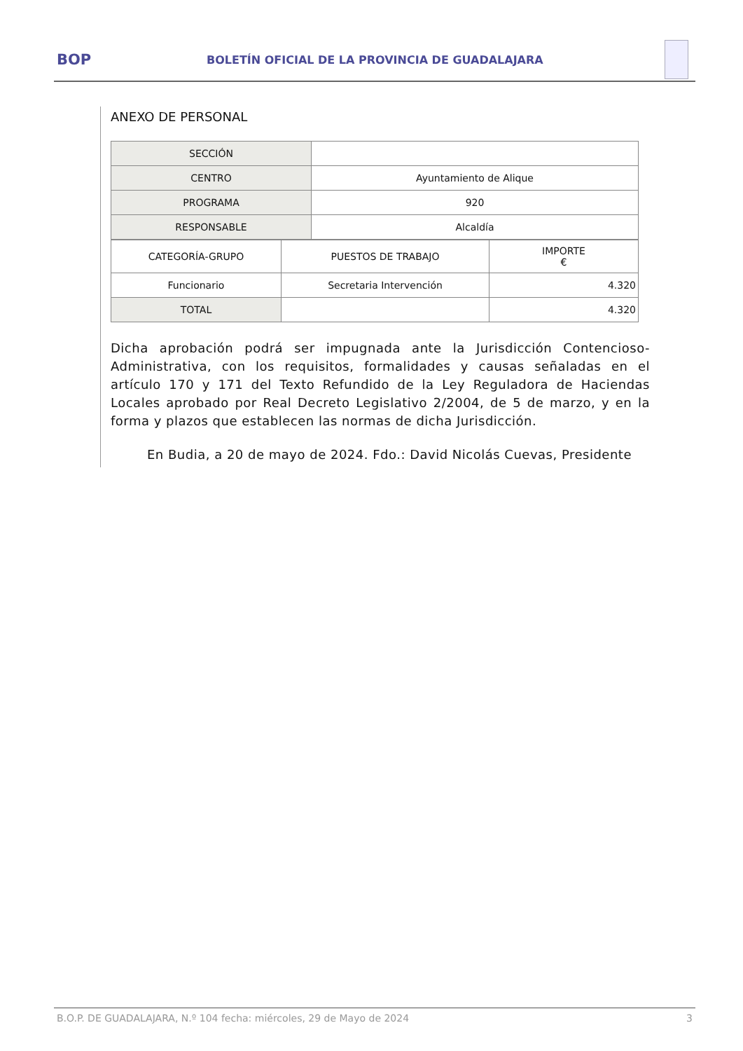BOP
BOLETÍN OFICIAL DE LA PROVINCIA DE GUADALAJARA
ANEXO DE PERSONAL
| SECCIÓN | |
| CENTRO | Ayuntamiento de Alique |
| PROGRAMA | 920 |
| RESPONSABLE | Alcaldía |
| CATEGORÍA-GRUPO | PUESTOS DE TRABAJO | IMPORTE € |
| --- | --- | --- |
| Funcionario | Secretaria Intervención | 4.320 |
| TOTAL | | 4.320 |
Dicha aprobación podrá ser impugnada ante la Jurisdicción Contencioso-Administrativa, con los requisitos, formalidades y causas señaladas en el artículo 170 y 171 del Texto Refundido de la Ley Reguladora de Haciendas Locales aprobado por Real Decreto Legislativo 2/2004, de 5 de marzo, y en la forma y plazos que establecen las normas de dicha Jurisdicción.
En Budia, a 20 de mayo de 2024. Fdo.: David Nicolás Cuevas, Presidente
B.O.P. DE GUADALAJARA, N.º 104 fecha: miércoles, 29 de Mayo de 2024 3